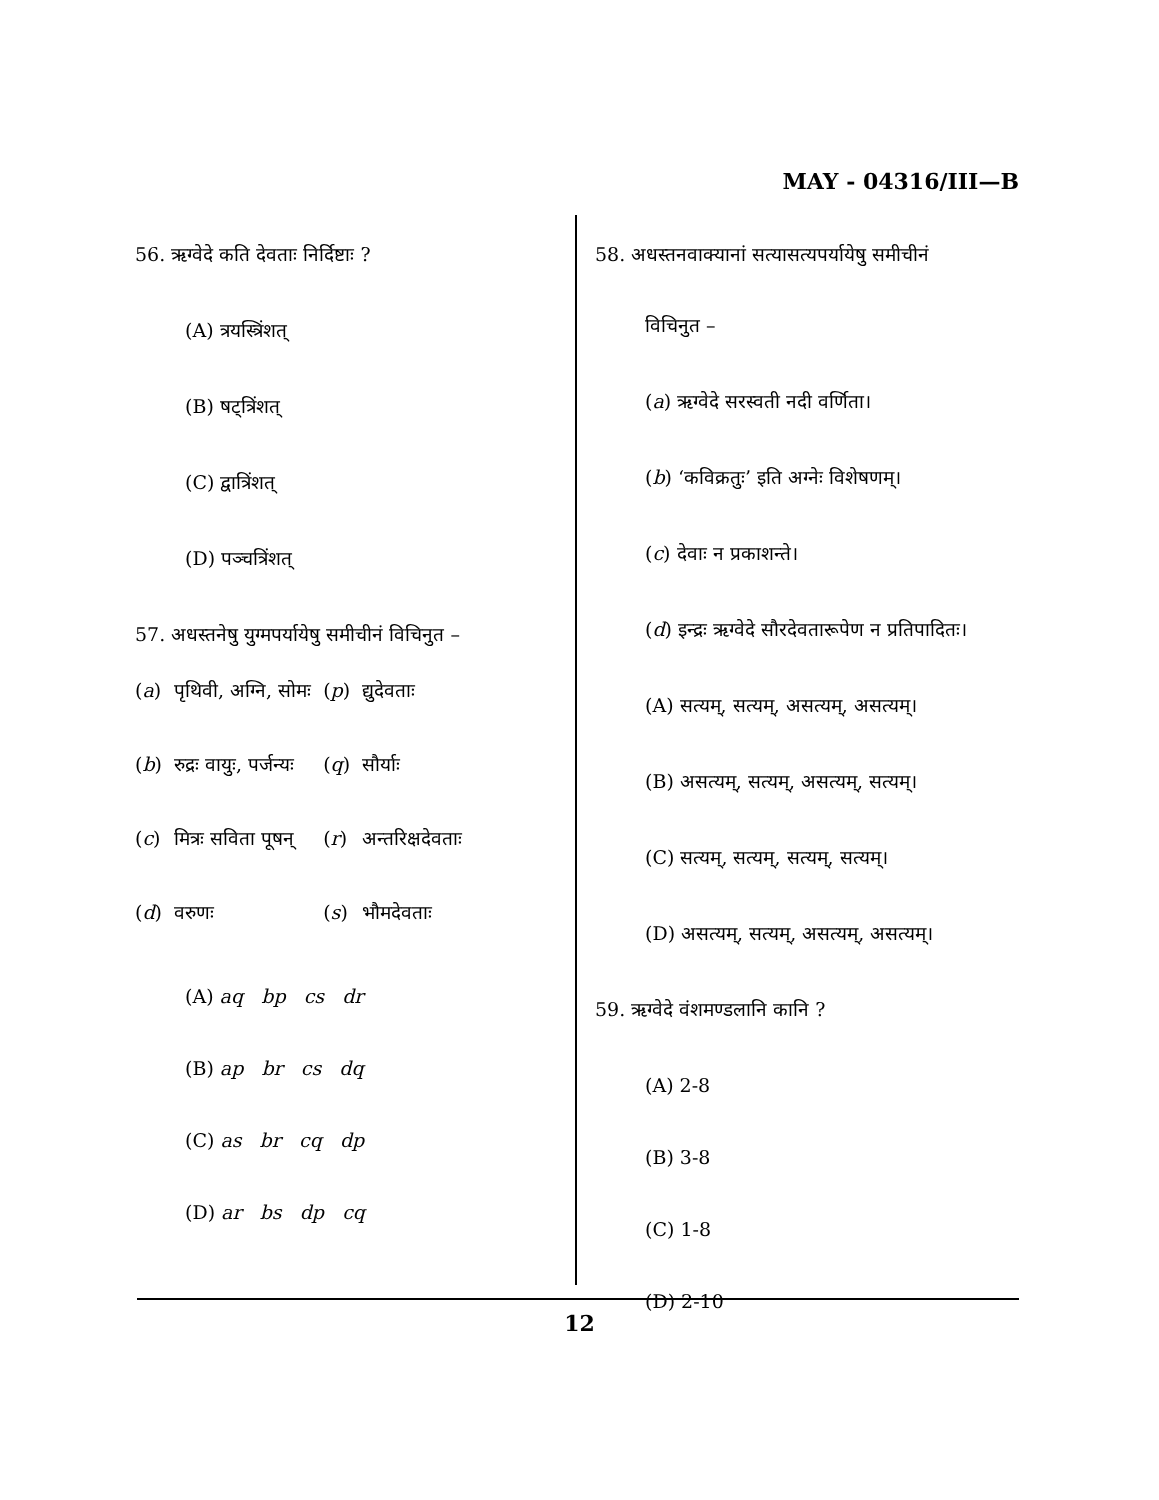MAY - 04316/III—B
56. ऋग्वेदे कति देवताः निर्दिष्टाः ?
(A) त्रयस्त्रिंशत्
(B) षट्त्रिंशत्
(C) द्वात्रिंशत्
(D) पञ्चत्रिंशत्
57. अधस्तनेषु युग्मपर्यायेषु समीचीनं विचिनुत –
| ( a ) | पृथिवी, अग्नि, सोमः | ( p ) | द्युदेवताः |
| ( b ) | रुद्रः वायुः, पर्जन्यः | ( q ) | सौर्याः |
| ( c ) | मित्रः सविता पूषन् | ( r ) | अन्तरिक्षदेवताः |
| ( d ) | वरुणः | ( s ) | भौमदेवताः |
(A) aq bp cs dr
(B) ap br cs dq
(C) as br cq dp
(D) ar bs dp cq
58. अधस्तनवाक्यानां सत्यासत्यपर्यायेषु समीचीनं
विचिनुत –
(a) ऋग्वेदे सरस्वती नदी वर्णिता।
(b) ‘कविक्रतुः’ इति अग्नेः विशेषणम्।
(c) देवाः न प्रकाशन्ते।
(d) इन्द्रः ऋग्वेदे सौरदेवतारूपेण न प्रतिपादितः।
(A) सत्यम्, सत्यम्, असत्यम्, असत्यम्।
(B) असत्यम्, सत्यम्, असत्यम्, सत्यम्।
(C) सत्यम्, सत्यम्, सत्यम्, सत्यम्।
(D) असत्यम्, सत्यम्, असत्यम्, असत्यम्।
59. ऋग्वेदे वंशमण्डलानि कानि ?
(A) 2-8
(B) 3-8
(C) 1-8
(D) 2-10
12